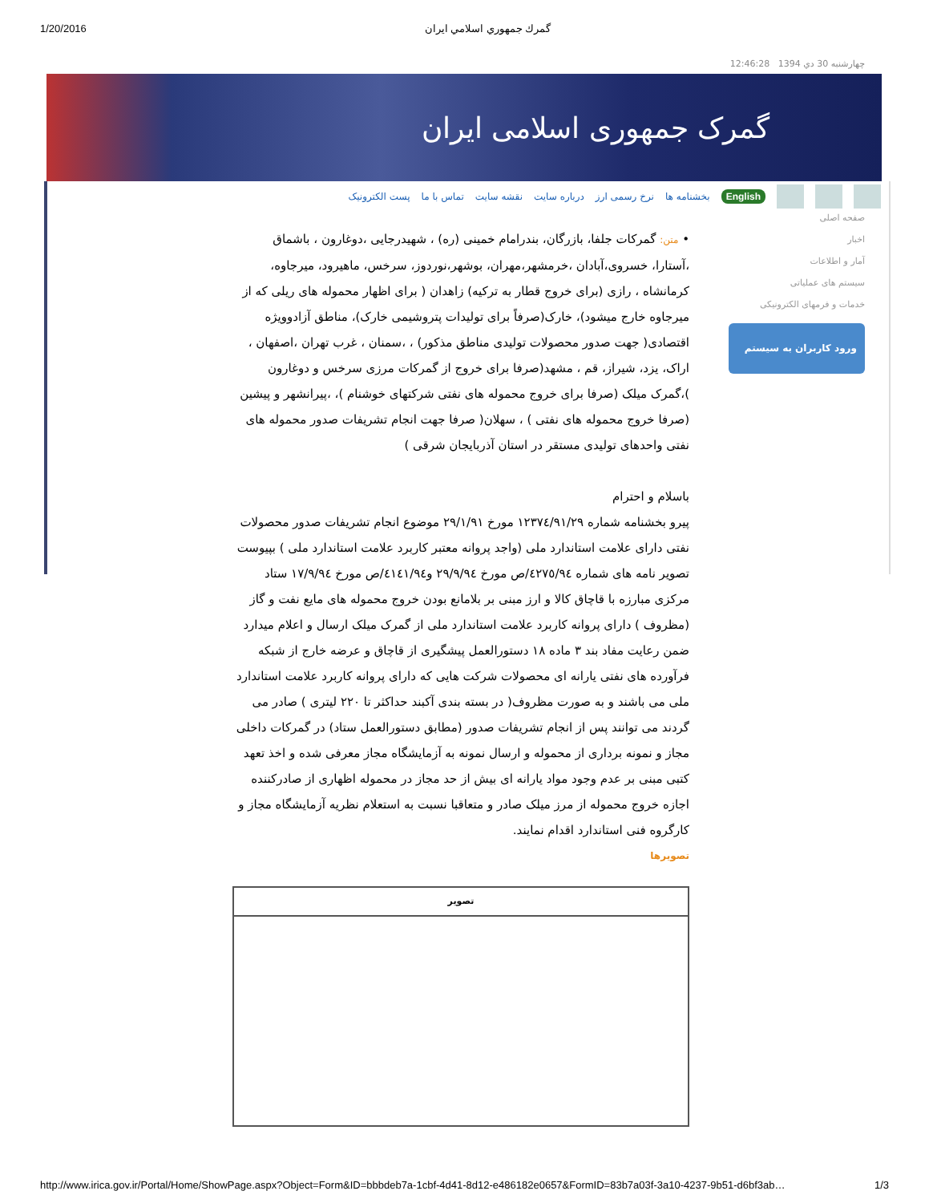1/20/2016 گمرك جمهوري اسلامي ايران
چهارشنبه 30 دي 1394 12:46:28
گمرک جمهوری اسلامی ایران
English بخشنامه ها نرخ رسمی ارز درباره سایت نقشه سایت تماس با ما پست الکترونیک
صفحه اصلی
اخبار
آمار و اطلاعات
سیستم های عملیاتی
خدمات و فرمهای الکترونیکی
ورود کاربران به سیستم
• متن: گمرکات جلفا، بازرگان، بندرامام خمینی (ره) ، شهیدرجایی ،دوغارون ، باشماق ،آستارا، خسروی،آبادان ،خرمشهر،مهران، بوشهر،نوردوز، سرخس، ماهیرود، میرجاوه، کرمانشاه ، رازی (برای خروج قطار به ترکیه) زاهدان ( برای اظهار محموله های ریلی که از میرجاوه خارج میشود)، خارک(صرفاً برای تولیدات پتروشیمی خارک)، مناطق آزادوویژه اقتصادی( جهت صدور محصولات تولیدی مناطق مذکور) ، ،سمنان ، غرب تهران ،اصفهان ، اراک، یزد، شیراز، قم ، مشهد(صرفا برای خروج از گمرکات مرزی سرخس و دوغارون )،گمرک میلک (صرفا برای خروج محموله های نفتی شرکتهای خوشنام )، ،پیرانشهر و پیشین (صرفا خروج محموله های نفتی ) ، سهلان( صرفا جهت انجام تشریفات صدور محموله های نفتی واحدهای تولیدی مستقر در استان آذربایجان شرقی )
باسلام و احترام
پیرو بخشنامه شماره ۱۲۳۷٤/۹۱/۲۹ مورخ ۲۹/۱/۹۱ موضوع انجام تشریفات صدور محصولات نفتی دارای علامت استاندارد ملی (واجد پروانه معتبر کاربرد علامت استاندارد ملی ) بپیوست تصویر نامه های شماره ٤۲۷٥/۹٤/ص مورخ ۲۹/۹/۹٤ و٤۱٤۱/۹٤/ص مورخ ۱۷/۹/۹٤ ستاد مرکزی مبارزه با قاچاق کالا و ارز مبنی بر بلامانع بودن خروج محموله های مایع نفت و گاز (مظروف ) دارای پروانه کاربرد علامت استاندارد ملی از گمرک میلک ارسال و اعلام میدارد ضمن رعایت مفاد بند ۳ ماده ۱۸ دستورالعمل پیشگیری از قاچاق و عرضه خارج از شبکه فرآورده های نفتی یارانه ای محصولات شرکت هایی که دارای پروانه کاربرد علامت استاندارد ملی می باشند و به صورت مظروف( در بسته بندی آکبند حداکثر تا ۲۲۰ لیتری ) صادر می گردند می توانند پس از انجام تشریفات صدور (مطابق دستورالعمل ستاد) در گمرکات داخلی مجاز و نمونه برداری از محموله و ارسال نمونه به آزمایشگاه مجاز معرفی شده و اخذ تعهد کتبی مبنی بر عدم وجود مواد یارانه ای بیش از حد مجاز در محموله اظهاری از صادرکننده اجازه خروج محموله از مرز میلک صادر و متعاقبا نسبت به استعلام نظریه آزمایشگاه مجاز و کارگروه فنی استاندارد اقدام نمایند.
تصویرها
| تصوير |
| --- |
http://www.irica.gov.ir/Portal/Home/ShowPage.aspx?Object=Form&ID=bbbdeb7a-1cbf-4d41-8d12-e486182e0657&FormID=83b7a03f-3a10-4237-9b51-d6bf3ab… 1/3